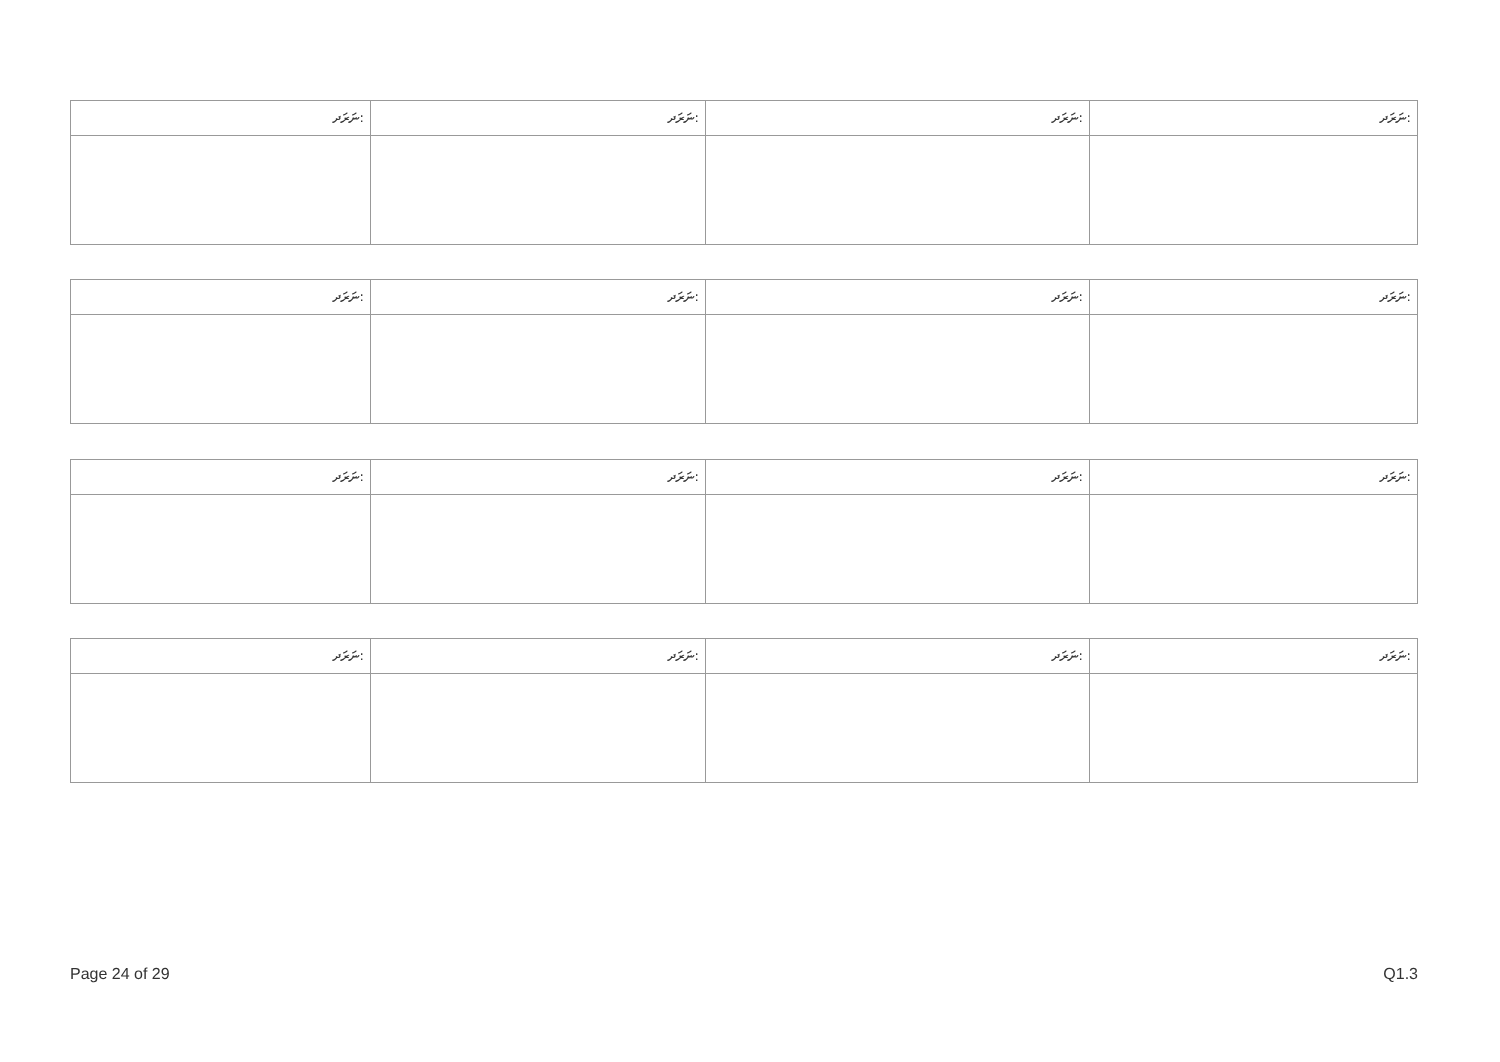| ނަރަދ: | ނަރަދ: | ނަރަދ: | ނަރަދ: |
| --- | --- | --- | --- |
| ނަރަދ: | ނަރަދ: | ނަރަދ: | ނަރަދ: |
| --- | --- | --- | --- |
| ނަރަދ: | ނަރަދ: | ނަރަދ: | ނަރަދ: |
| --- | --- | --- | --- |
| ނަރަދ: | ނަރަދ: | ނަރަދ: | ނަރަދ: |
| --- | --- | --- | --- |
Page 24 of 29 Q1.3